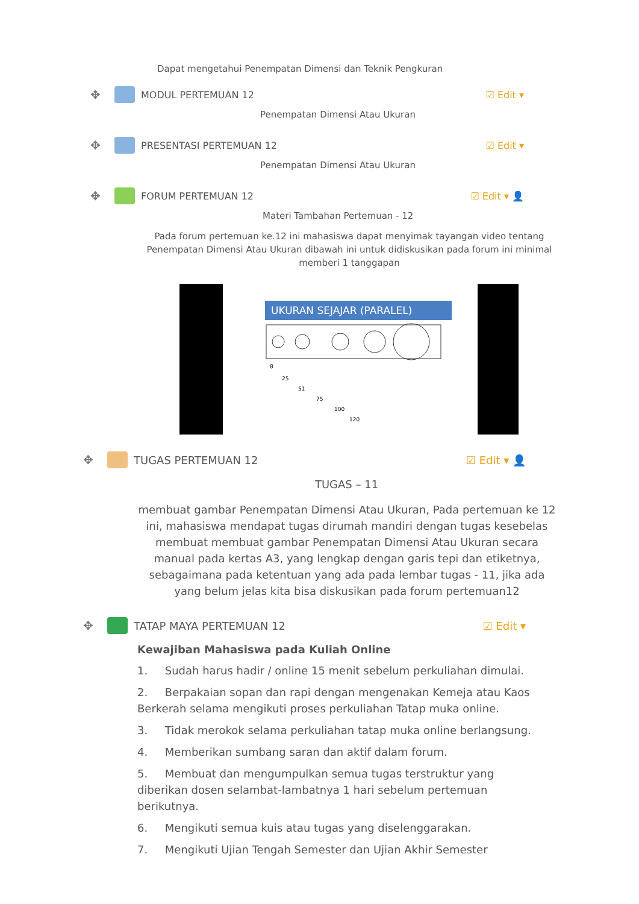Dapat mengetahui Penempatan Dimensi dan Teknik Pengkuran
✥ MODUL PERTEMUAN 12 ☑ Edit ▾
Penempatan Dimensi Atau Ukuran
✥ PRESENTASI PERTEMUAN 12 ☑ Edit ▾
Penempatan Dimensi Atau Ukuran
✥ FORUM PERTEMUAN 12 ☑ Edit ▾ 👤
Materi Tambahan Pertemuan - 12
Pada forum pertemuan ke.12 ini mahasiswa dapat menyimak tayangan video tentang Penempatan Dimensi Atau Ukuran dibawah ini untuk didiskusikan pada forum ini minimal memberi 1 tanggapan
UKURAN SEJAJAR (PARALEL)
8
25
51
75
100
120
✥ TUGAS PERTEMUAN 12 ☑ Edit ▾ 👤
TUGAS – 11
membuat gambar Penempatan Dimensi Atau Ukuran, Pada pertemuan ke 12 ini, mahasiswa mendapat tugas dirumah mandiri dengan tugas kesebelas membuat membuat gambar Penempatan Dimensi Atau Ukuran secara manual pada kertas A3, yang lengkap dengan garis tepi dan etiketnya, sebagaimana pada ketentuan yang ada pada lembar tugas - 11, jika ada yang belum jelas kita bisa diskusikan pada forum pertemuan12
✥ TATAP MAYA PERTEMUAN 12 ☑ Edit ▾
Kewajiban Mahasiswa pada Kuliah Online
1. Sudah harus hadir / online 15 menit sebelum perkuliahan dimulai.
2. Berpakaian sopan dan rapi dengan mengenakan Kemeja atau Kaos Berkerah selama mengikuti proses perkuliahan Tatap muka online.
3. Tidak merokok selama perkuliahan tatap muka online berlangsung.
4. Memberikan sumbang saran dan aktif dalam forum.
5. Membuat dan mengumpulkan semua tugas terstruktur yang diberikan dosen selambat-lambatnya 1 hari sebelum pertemuan berikutnya.
6. Mengikuti semua kuis atau tugas yang diselenggarakan.
7. Mengikuti Ujian Tengah Semester dan Ujian Akhir Semester